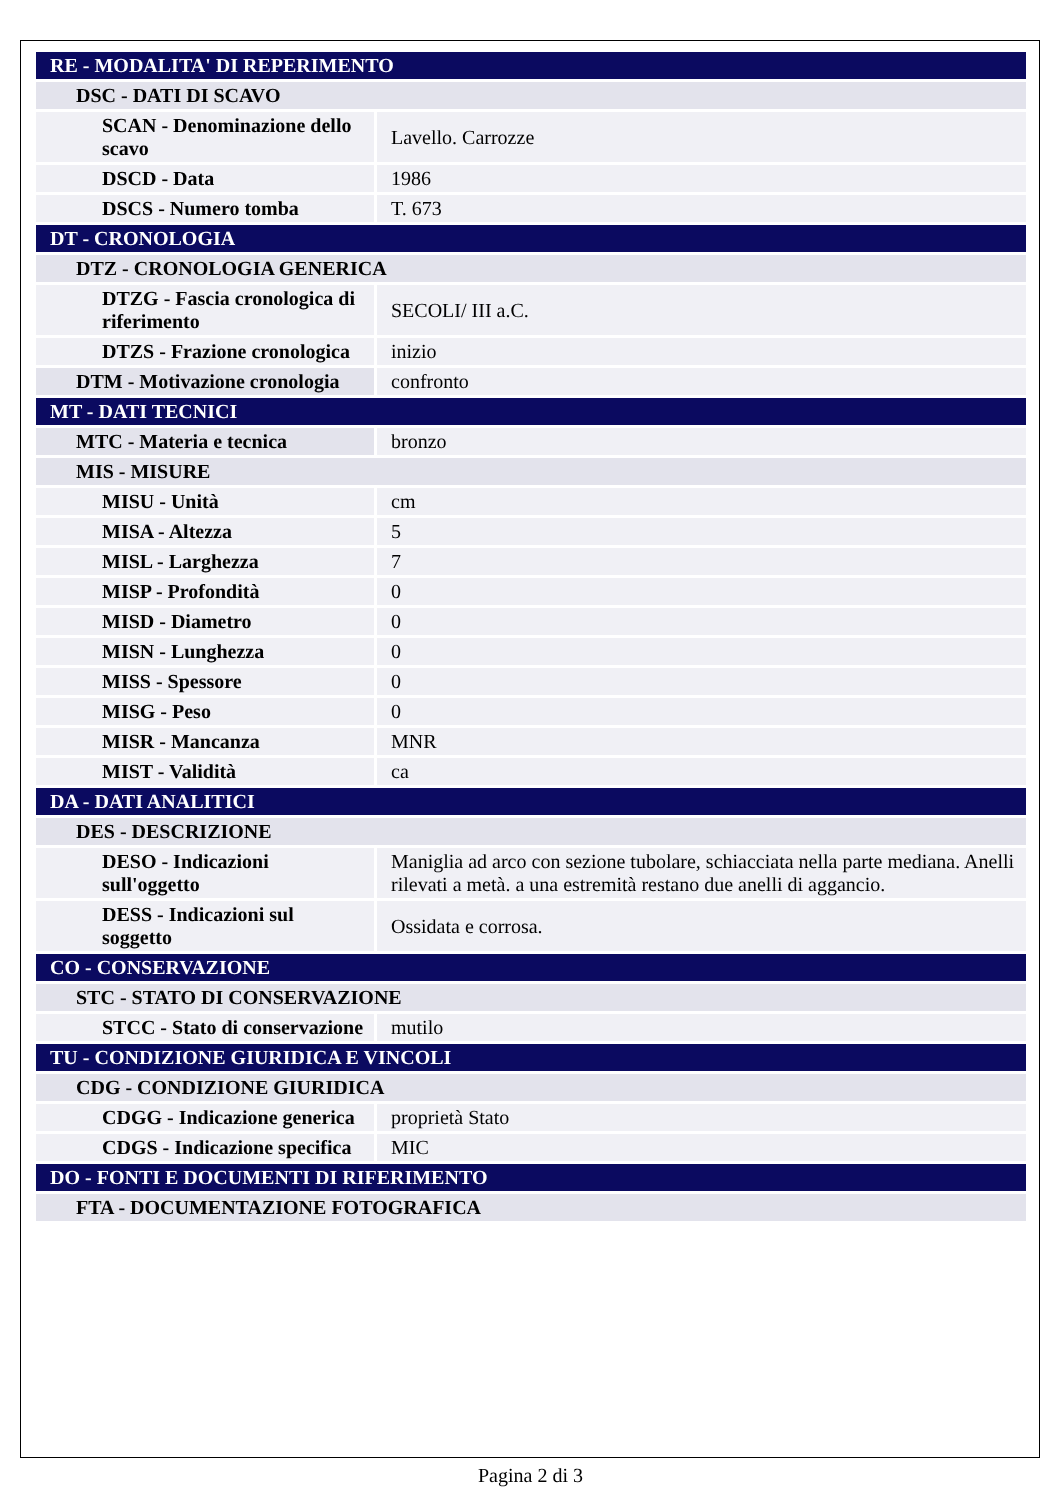| RE - MODALITA' DI REPERIMENTO | |
| DSC - DATI DI SCAVO | |
| SCAN - Denominazione dello scavo | Lavello. Carrozze |
| DSCD - Data | 1986 |
| DSCS - Numero tomba | T. 673 |
| DT - CRONOLOGIA | |
| DTZ - CRONOLOGIA GENERICA | |
| DTZG - Fascia cronologica di riferimento | SECOLI/ III a.C. |
| DTZS - Frazione cronologica | inizio |
| DTM - Motivazione cronologia | confronto |
| MT - DATI TECNICI | |
| MTC - Materia e tecnica | bronzo |
| MIS - MISURE | |
| MISU - Unità | cm |
| MISA - Altezza | 5 |
| MISL - Larghezza | 7 |
| MISP - Profondità | 0 |
| MISD - Diametro | 0 |
| MISN - Lunghezza | 0 |
| MISS - Spessore | 0 |
| MISG - Peso | 0 |
| MISR - Mancanza | MNR |
| MIST - Validità | ca |
| DA - DATI ANALITICI | |
| DES - DESCRIZIONE | |
| DESO - Indicazioni sull'oggetto | Maniglia ad arco con sezione tubolare, schiacciata nella parte mediana. Anelli rilevati a metà. a una estremità restano due anelli di aggancio. |
| DESS - Indicazioni sul soggetto | Ossidata e corrosa. |
| CO - CONSERVAZIONE | |
| STC - STATO DI CONSERVAZIONE | |
| STCC - Stato di conservazione | mutilo |
| TU - CONDIZIONE GIURIDICA E VINCOLI | |
| CDG - CONDIZIONE GIURIDICA | |
| CDGG - Indicazione generica | proprietà Stato |
| CDGS - Indicazione specifica | MIC |
| DO - FONTI E DOCUMENTI DI RIFERIMENTO | |
| FTA - DOCUMENTAZIONE FOTOGRAFICA | |
Pagina 2 di 3